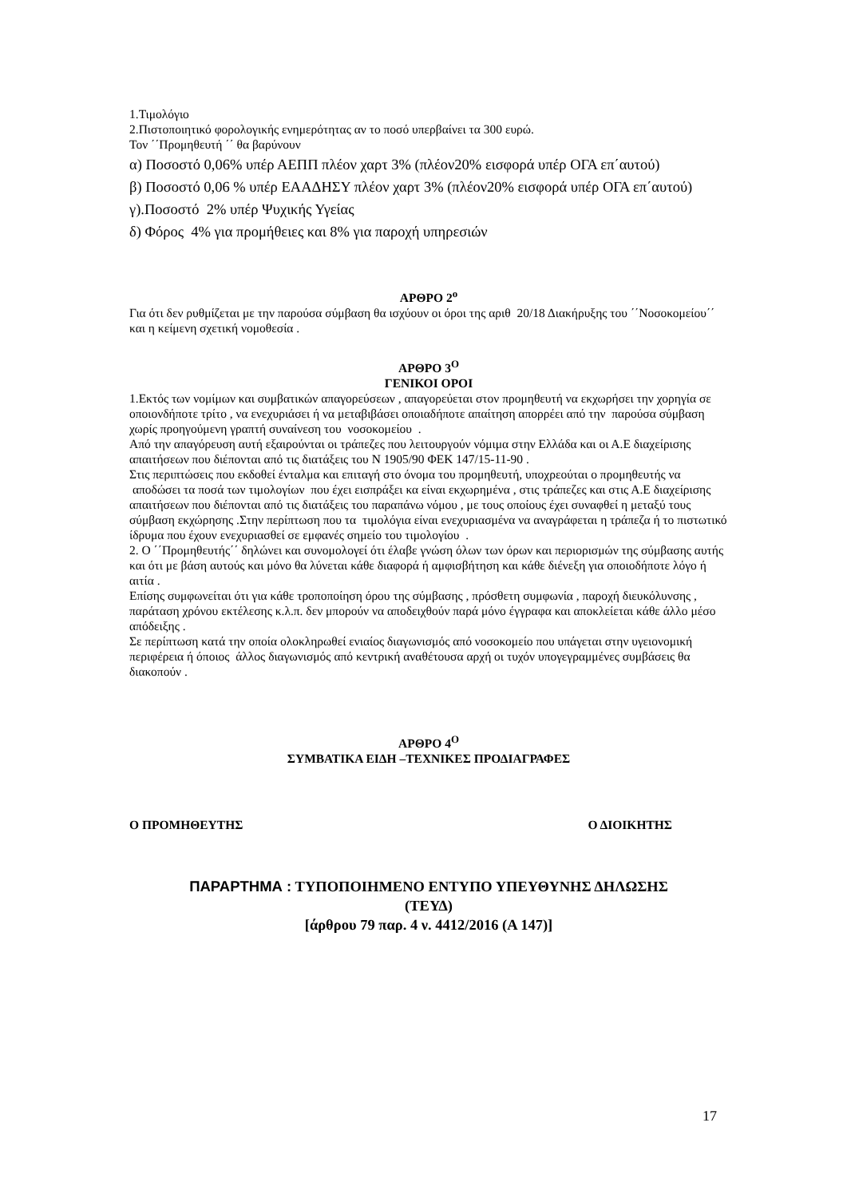1.Τιμολόγιο
2.Πιστοποιητικό φορολογικής ενημερότητας αν το ποσό υπερβαίνει τα 300 ευρώ.
Τον ΄΄Προμηθευτή ΄΄ θα βαρύνουν
α) Ποσοστό 0,06% υπέρ ΑΕΠΠ πλέον χαρτ 3% (πλέον20% εισφορά υπέρ ΟΓΑ επ΄αυτού)
β) Ποσοστό 0,06 % υπέρ ΕΑΑΔΗΣΥ πλέον χαρτ 3% (πλέον20% εισφορά υπέρ ΟΓΑ επ΄αυτού)
γ).Ποσοστό 2% υπέρ Ψυχικής Υγείας
δ) Φόρος 4% για προμήθειες και 8% για παροχή υπηρεσιών
ΑΡΘΡΟ 2<sup>ο</sup>
Για ότι δεν ρυθμίζεται με την παρούσα σύμβαση θα ισχύουν οι όροι της αριθ 20/18 Διακήρυξης του ΄΄Νοσοκομείου΄΄ και η κείμενη σχετική νομοθεσία .
ΑΡΘΡΟ 3<sup>Ο</sup>
ΓΕΝΙΚΟΙ ΟΡΟΙ
1.Εκτός των νομίμων και συμβατικών απαγορεύσεων , απαγορεύεται στον προμηθευτή να εκχωρήσει την χορηγία σε οποιονδήποτε τρίτο , να ενεχυριάσει ή να μεταβιβάσει οποιαδήποτε απαίτηση απορρέει από την παρούσα σύμβαση χωρίς προηγούμενη γραπτή συναίνεση του νοσοκομείου .
Από την απαγόρευση αυτή εξαιρούνται οι τράπεζες που λειτουργούν νόμιμα στην Ελλάδα και οι Α.Ε διαχείρισης απαιτήσεων που διέπονται από τις διατάξεις του Ν 1905/90 ΦΕΚ 147/15-11-90 .
Στις περιπτώσεις που εκδοθεί ένταλμα και επιταγή στο όνομα του προμηθευτή, υποχρεούται ο προμηθευτής να αποδώσει τα ποσά των τιμολογίων που έχει εισπράξει κα είναι εκχωρημένα , στις τράπεζες και στις Α.Ε διαχείρισης απαιτήσεων που διέπονται από τις διατάξεις του παραπάνω νόμου , με τους οποίους έχει συναφθεί η μεταξύ τους σύμβαση εκχώρησης .Στην περίπτωση που τα τιμολόγια είναι ενεχυριασμένα να αναγράφεται η τράπεζα ή το πιστωτικό ίδρυμα που έχουν ενεχυριασθεί σε εμφανές σημείο του τιμολογίου .
2. Ο ΄΄Προμηθευτής΄΄ δηλώνει και συνομολογεί ότι έλαβε γνώση όλων των όρων και περιορισμών της σύμβασης αυτής και ότι με βάση αυτούς και μόνο θα λύνεται κάθε διαφορά ή αμφισβήτηση και κάθε διένεξη για οποιοδήποτε λόγο ή αιτία .
Επίσης συμφωνείται ότι για κάθε τροποποίηση όρου της σύμβασης , πρόσθετη συμφωνία , παροχή διευκόλυνσης , παράταση χρόνου εκτέλεσης κ.λ.π. δεν μπορούν να αποδειχθούν παρά μόνο έγγραφα και αποκλείεται κάθε άλλο μέσο απόδειξης .
Σε περίπτωση κατά την οποία ολοκληρωθεί ενιαίος διαγωνισμός από νοσοκομείο που υπάγεται στην υγειονομική περιφέρεια ή όποιος άλλος διαγωνισμός από κεντρική αναθέτουσα αρχή οι τυχόν υπογεγραμμένες συμβάσεις θα διακοπούν .
ΑΡΘΡΟ 4<sup>Ο</sup>
ΣΥΜΒΑΤΙΚΑ ΕΙΔΗ –ΤΕΧΝΙΚΕΣ ΠΡΟΔΙΑΓΡΑΦΕΣ
Ο ΠΡΟΜΗΘΕΥΤΗΣ Ο ΔΙΟΙΚΗΤΗΣ
ΠΑΡΑΡΤΗΜΑ : ΤΥΠΟΠΟΙΗΜΕΝΟ ΕΝΤΥΠΟ ΥΠΕΥΘΥΝΗΣ ΔΗΛΩΣΗΣ
(ΤΕΥΔ)
[άρθρου 79 παρ. 4 ν. 4412/2016 (Α 147)]
17